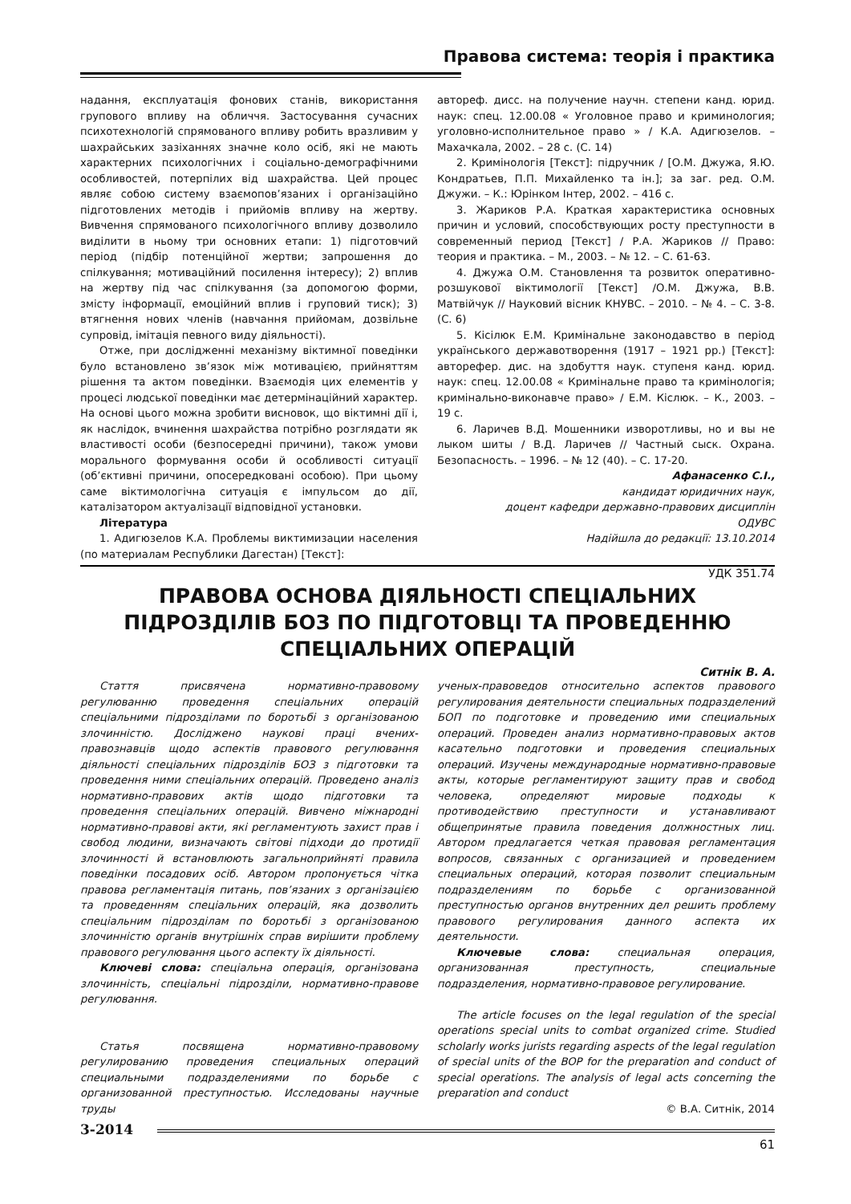Правова система: теорія і практика
надання, експлуатація фонових станів, використання групового впливу на обличчя. Застосування сучасних психотехнологій спрямованого впливу робить вразливим у шахрайських зазіханнях значне коло осіб, які не мають характерних психологічних і соціально-демографічними особливостей, потерпілих від шахрайства. Цей процес являє собою систему взаємопов’язаних і організаційно підготовлених методів і прийомів впливу на жертву. Вивчення спрямованого психологічного впливу дозволило виділити в ньому три основних етапи: 1) підготовчий період (підбір потенційної жертви; запрошення до спілкування; мотиваційний посилення інтересу); 2) вплив на жертву під час спілкування (за допомогою форми, змісту інформації, емоційний вплив і груповий тиск); 3) втягнення нових членів (навчання прийомам, дозвільне супровід, імітація певного виду діяльності).
Отже, при дослідженні механізму віктимної поведінки було встановлено зв’язок між мотивацією, прийняттям рішення та актом поведінки. Взаємодія цих елементів у процесі людської поведінки має детермінаційний характер. На основі цього можна зробити висновок, що віктимні дії і, як наслідок, вчинення шахрайства потрібно розглядати як властивості особи (безпосередні причини), також умови морального формування особи й особливості ситуації (об’єктивні причини, опосередковані особою). При цьому саме віктимологічна ситуація є імпульсом до дії, каталізатором актуалізації відповідної установки.
Література
1. Адигюзелов К.А. Проблемы виктимизации населения (по материалам Республики Дагестан) [Текст]:
автореф. дисс. на получение научн. степени канд. юрид. наук: спец. 12.00.08 « Уголовное право и криминология; уголовно-исполнительное право » / К.А. Адигюзелов. – Махачкала, 2002. – 28 с. (С. 14)
2. Кримінологія [Текст]: підручник / [О.М. Джужа, Я.Ю. Кондратьев, П.П. Михайленко та ін.]; за заг. ред. О.М. Джужи. – К.: Юрінком Інтер, 2002. – 416 с.
3. Жариков Р.А. Краткая характеристика основных причин и условий, способствующих росту преступности в современный период [Текст] / Р.А. Жариков // Право: теория и практика. – М., 2003. – № 12. – С. 61-63.
4. Джужа О.М. Становлення та розвиток оперативно-розшукової віктимології [Текст] /О.М. Джужа, В.В. Матвійчук // Науковий вісник КНУВС. – 2010. – № 4. – С. 3-8. (С. 6)
5. Кісілюк Е.М. Кримінальне законодавство в період українського державотворення (1917 – 1921 рр.) [Текст]: авторефер. дис. на здобуття наук. ступеня канд. юрид. наук: спец. 12.00.08 « Кримінальне право та кримінологія; кримінально-виконавче право» / Е.М. Кіслюк. – К., 2003. – 19 с.
6. Ларичев В.Д. Мошенники изворотливы, но и вы не лыком шиты / В.Д. Ларичев // Частный сыск. Охрана. Безопасность. – 1996. – № 12 (40). – С. 17-20.
Афанасенко С.І.,
кандидат юридичних наук,
доцент кафедри державно-правових дисциплін
ОДУВС
Надійшла до редакції: 13.10.2014
УДК 351.74
ПРАВОВА ОСНОВА ДІЯЛЬНОСТІ СПЕЦІАЛЬНИХ ПІДРОЗДІЛІВ БОЗ ПО ПІДГОТОВЦІ ТА ПРОВЕДЕННЮ СПЕЦІАЛЬНИХ ОПЕРАЦІЙ
Ситнік В. А.
Стаття присвячена нормативно-правовому регулюванню проведення спеціальних операцій спеціальними підрозділами по боротьбі з організованою злочинністю. Досліджено наукові праці вчених-правознавців щодо аспектів правового регулювання діяльності спеціальних підрозділів БОЗ з підготовки та проведення ними спеціальних операцій. Проведено аналіз нормативно-правових актів щодо підготовки та проведення спеціальних операцій. Вивчено міжнародні нормативно-правові акти, які регламентують захист прав і свобод людини, визначають світові підходи до протидії злочинності й встановлюють загальноприйняті правила поведінки посадових осіб. Автором пропонується чітка правова регламентація питань, пов’язаних з організацією та проведенням спеціальних операцій, яка дозволить спеціальним підрозділам по боротьбі з організованою злочинністю органів внутрішніх справ вирішити проблему правового регулювання цього аспекту їх діяльності.
Ключеві слова: спеціальна операція, організована злочинність, спеціальні підрозділи, нормативно-правове регулювання.
Статья посвящена нормативно-правовому регулированию проведения специальных операций специальными подразделениями по борьбе с организованной преступностью. Исследованы научные труды
ученых-правоведов относительно аспектов правового регулирования деятельности специальных подразделений БОП по подготовке и проведению ими специальных операций. Проведен анализ нормативно-правовых актов касательно подготовки и проведения специальных операций. Изучены международные нормативно-правовые акты, которые регламентируют защиту прав и свобод человека, определяют мировые подходы к противодействию преступности и устанавливают общепринятые правила поведения должностных лиц. Автором предлагается четкая правовая регламентация вопросов, связанных с организацией и проведением специальных операций, которая позволит специальным подразделениям по борьбе с организованной преступностью органов внутренних дел решить проблему правового регулирования данного аспекта их деятельности.
Ключевые слова: специальная операция, организованная преступность, специальные подразделения, нормативно-правовое регулирование.
The article focuses on the legal regulation of the special operations special units to combat organized crime. Studied scholarly works jurists regarding aspects of the legal regulation of special units of the BOP for the preparation and conduct of special operations. The analysis of legal acts concerning the preparation and conduct
© В.А. Ситнік, 2014
3-2014
61